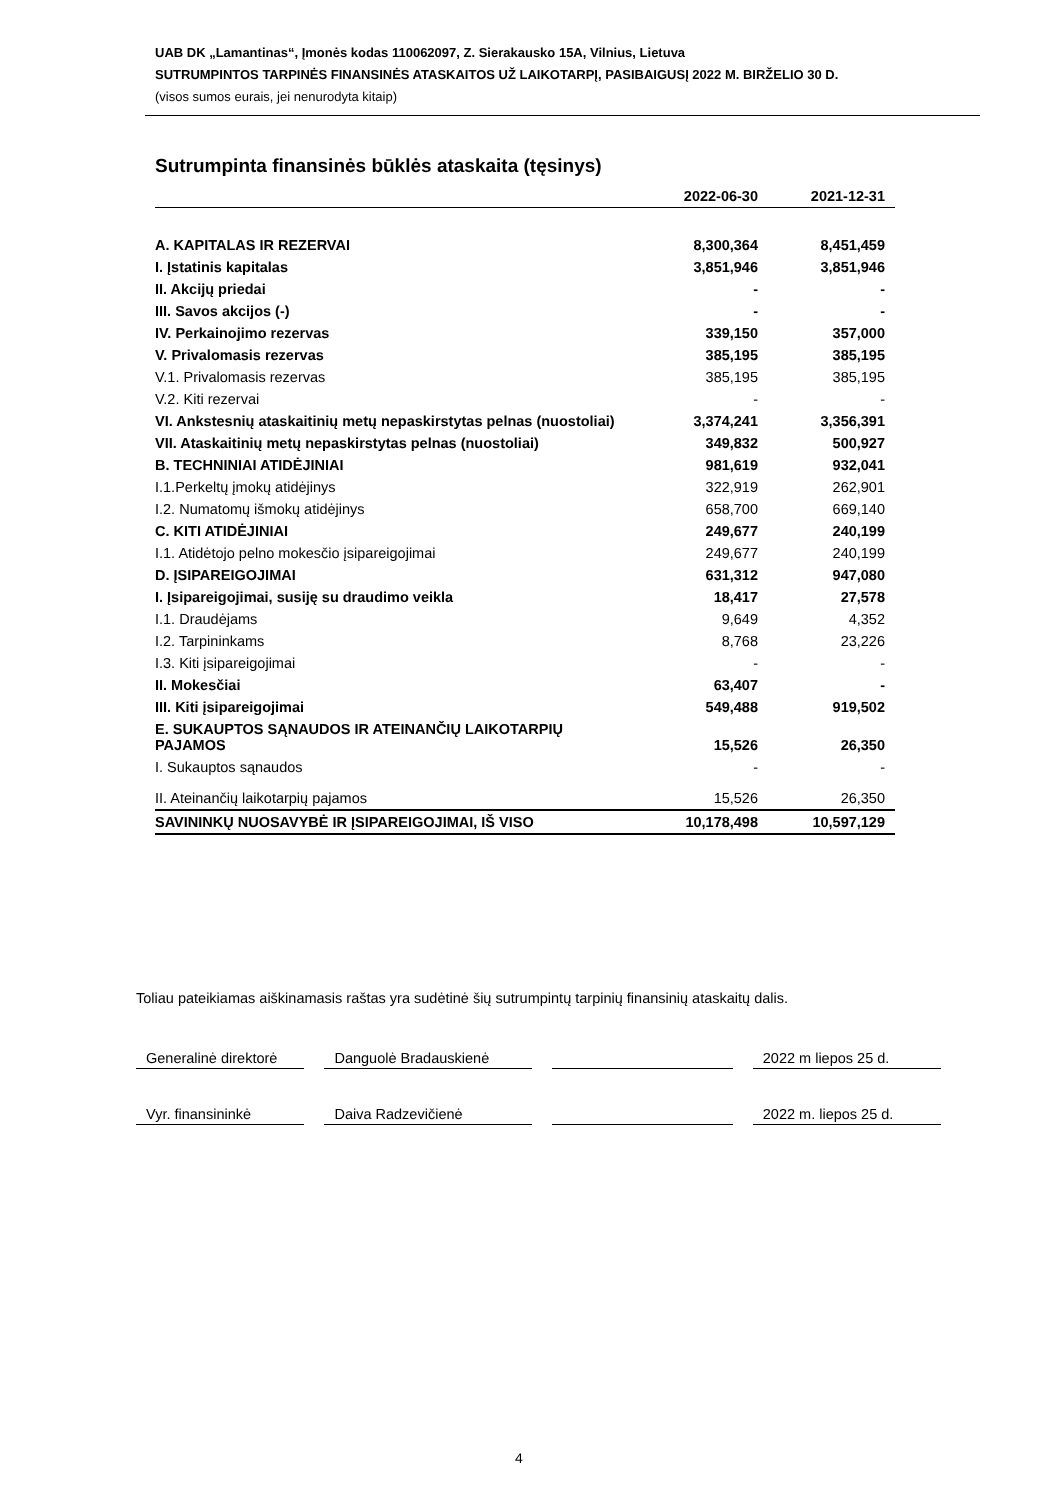UAB DK „Lamantinas“, Įmonės kodas 110062097, Z. Sierakausko 15A, Vilnius, Lietuva
SUTRUMPINTOS TARPINĖS FINANSINĖS ATASKAITOS UŽ LAIKOTARPĮ, PASIBAIGUSĮ 2022 M. BIRŽELIO 30 D.
(visos sumos eurais, jei nenurodyta kitaip)
Sutrumpinta finansinės būklės ataskaita (tęsinys)
| | 2022-06-30 | 2021-12-31 |
| --- | --- | --- |
| A. KAPITALAS IR REZERVAI | 8,300,364 | 8,451,459 |
| I. Įstatinis kapitalas | 3,851,946 | 3,851,946 |
| II. Akcijų priedai | - | - |
| III. Savos akcijos (-) | - | - |
| IV. Perkainojimo rezervas | 339,150 | 357,000 |
| V. Privalomasis rezervas | 385,195 | 385,195 |
| V.1. Privalomasis rezervas | 385,195 | 385,195 |
| V.2. Kiti rezervai | - | - |
| VI. Ankstesnių ataskaitinių metų nepaskirstytas pelnas (nuostoliai) | 3,374,241 | 3,356,391 |
| VII. Ataskaitinių metų nepaskirstytas pelnas (nuostoliai) | 349,832 | 500,927 |
| B. TECHNINIAI ATIDĖJINIAI | 981,619 | 932,041 |
| I.1.Perkeltų įmokų atidėjinys | 322,919 | 262,901 |
| I.2. Numatomų išmokų atidėjinys | 658,700 | 669,140 |
| C. KITI ATIDĖJINIAI | 249,677 | 240,199 |
| I.1. Atidėtojo pelno mokesčio įsipareigojimai | 249,677 | 240,199 |
| D. ĮSIPAREIGOJIMAI | 631,312 | 947,080 |
| I. Įsipareigojimai, susiję su draudimo veikla | 18,417 | 27,578 |
| I.1. Draudėjams | 9,649 | 4,352 |
| I.2. Tarpininkams | 8,768 | 23,226 |
| I.3. Kiti įsipareigojimai | - | - |
| II. Mokesčiai | 63,407 | - |
| III. Kiti įsipareigojimai | 549,488 | 919,502 |
| E. SUKAUPTOS SĄNAUDOS IR ATEINANČIŲ LAIKOTARPIŲ PAJAMOS | 15,526 | 26,350 |
| I. Sukauptos sąnaudos | - | - |
| II. Ateinančių laikotarpių pajamos | 15,526 | 26,350 |
| SAVININKŲ NUOSAVYBĖ IR ĮSIPAREIGOJIMAI, IŠ VISO | 10,178,498 | 10,597,129 |
Toliau pateikiamas aiškinamasis raštas yra sudėtinė šių sutrumpintų tarpinių finansinių ataskaitų dalis.
Generalinė direktorė
Danguolė Bradauskienė 2022 m liepos 25 d.
Vyr. finansininkė Daiva Radzevičienė 2022 m. liepos 25 d.
4